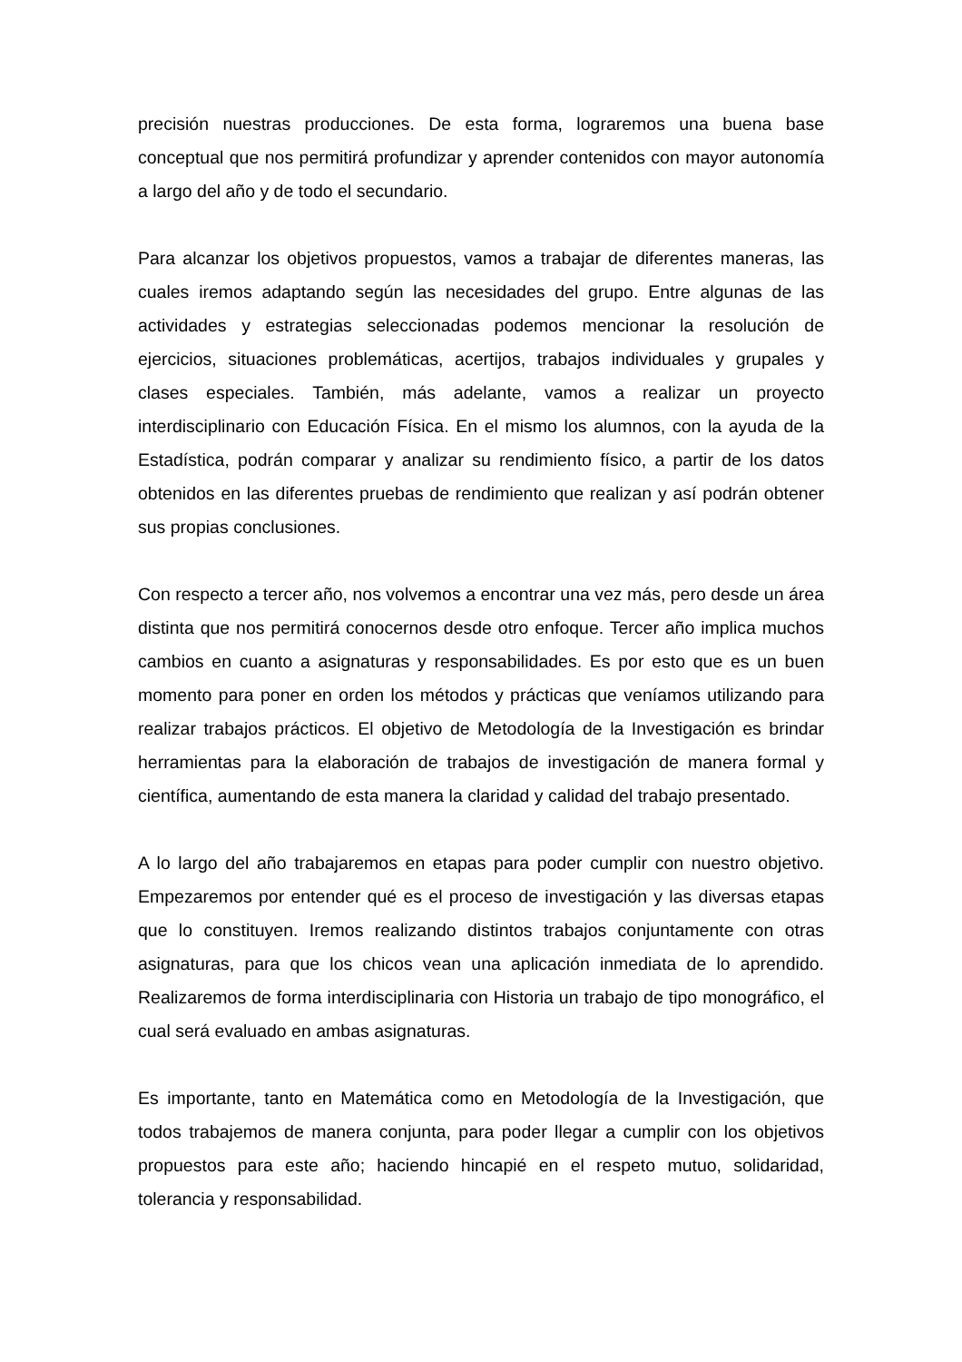precisión nuestras producciones. De esta forma, lograremos una buena base conceptual que nos permitirá profundizar y aprender contenidos con mayor autonomía a largo del año y de todo el secundario.
Para alcanzar los objetivos propuestos, vamos a trabajar de diferentes maneras, las cuales iremos adaptando según las necesidades del grupo. Entre algunas de las actividades y estrategias seleccionadas podemos mencionar la resolución de ejercicios, situaciones problemáticas, acertijos, trabajos individuales y grupales y clases especiales. También, más adelante, vamos a realizar un proyecto interdisciplinario con Educación Física. En el mismo los alumnos, con la ayuda de la Estadística, podrán comparar y analizar su rendimiento físico, a partir de los datos obtenidos en las diferentes pruebas de rendimiento que realizan y así podrán obtener sus propias conclusiones.
Con respecto a tercer año, nos volvemos a encontrar una vez más, pero desde un área distinta que nos permitirá conocernos desde otro enfoque. Tercer año implica muchos cambios en cuanto a asignaturas y responsabilidades. Es por esto que es un buen momento para poner en orden los métodos y prácticas que veníamos utilizando para realizar trabajos prácticos. El objetivo de Metodología de la Investigación es brindar herramientas para la elaboración de trabajos de investigación de manera formal y científica, aumentando de esta manera la claridad y calidad del trabajo presentado.
A lo largo del año trabajaremos en etapas para poder cumplir con nuestro objetivo. Empezaremos por entender qué es el proceso de investigación y las diversas etapas que lo constituyen. Iremos realizando distintos trabajos conjuntamente con otras asignaturas, para que los chicos vean una aplicación inmediata de lo aprendido. Realizaremos de forma interdisciplinaria con Historia un trabajo de tipo monográfico, el cual será evaluado en ambas asignaturas.
Es importante, tanto en Matemática como en Metodología de la Investigación, que todos trabajemos de manera conjunta, para poder llegar a cumplir con los objetivos propuestos para este año; haciendo hincapié en el respeto mutuo, solidaridad, tolerancia y responsabilidad.